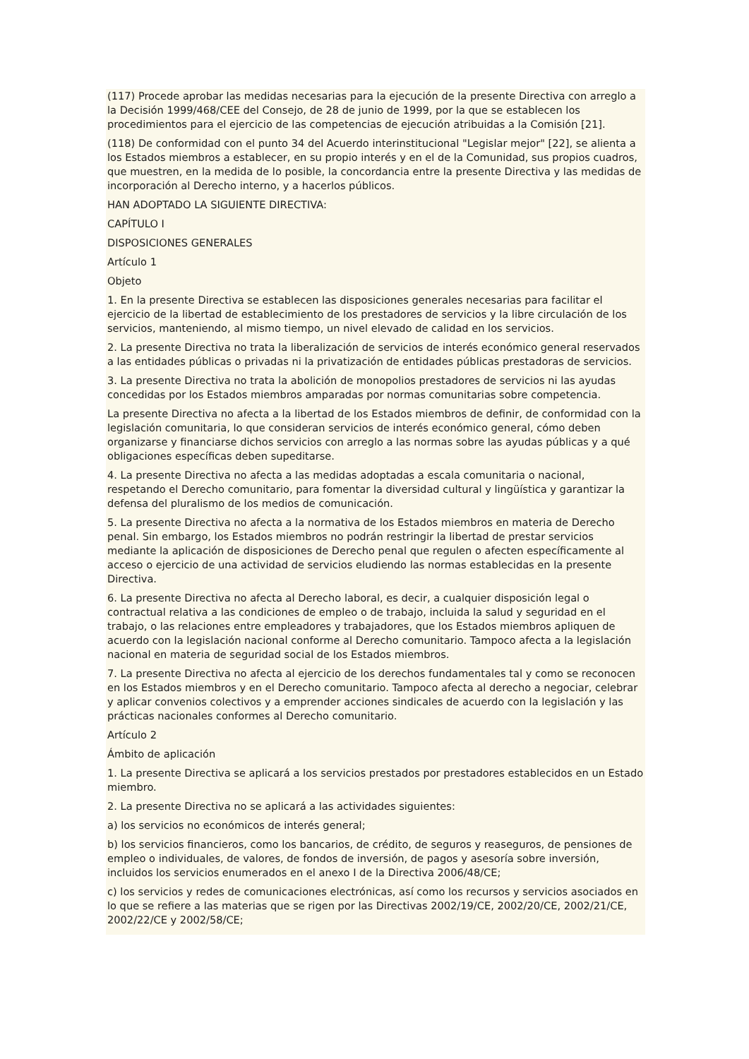(117) Procede aprobar las medidas necesarias para la ejecución de la presente Directiva con arreglo a la Decisión 1999/468/CEE del Consejo, de 28 de junio de 1999, por la que se establecen los procedimientos para el ejercicio de las competencias de ejecución atribuidas a la Comisión [21].
(118) De conformidad con el punto 34 del Acuerdo interinstitucional "Legislar mejor" [22], se alienta a los Estados miembros a establecer, en su propio interés y en el de la Comunidad, sus propios cuadros, que muestren, en la medida de lo posible, la concordancia entre la presente Directiva y las medidas de incorporación al Derecho interno, y a hacerlos públicos.
HAN ADOPTADO LA SIGUIENTE DIRECTIVA:
CAPÍTULO I
DISPOSICIONES GENERALES
Artículo 1
Objeto
1. En la presente Directiva se establecen las disposiciones generales necesarias para facilitar el ejercicio de la libertad de establecimiento de los prestadores de servicios y la libre circulación de los servicios, manteniendo, al mismo tiempo, un nivel elevado de calidad en los servicios.
2. La presente Directiva no trata la liberalización de servicios de interés económico general reservados a las entidades públicas o privadas ni la privatización de entidades públicas prestadoras de servicios.
3. La presente Directiva no trata la abolición de monopolios prestadores de servicios ni las ayudas concedidas por los Estados miembros amparadas por normas comunitarias sobre competencia.
La presente Directiva no afecta a la libertad de los Estados miembros de definir, de conformidad con la legislación comunitaria, lo que consideran servicios de interés económico general, cómo deben organizarse y financiarse dichos servicios con arreglo a las normas sobre las ayudas públicas y a qué obligaciones específicas deben supeditarse.
4. La presente Directiva no afecta a las medidas adoptadas a escala comunitaria o nacional, respetando el Derecho comunitario, para fomentar la diversidad cultural y lingüística y garantizar la defensa del pluralismo de los medios de comunicación.
5. La presente Directiva no afecta a la normativa de los Estados miembros en materia de Derecho penal. Sin embargo, los Estados miembros no podrán restringir la libertad de prestar servicios mediante la aplicación de disposiciones de Derecho penal que regulen o afecten específicamente al acceso o ejercicio de una actividad de servicios eludiendo las normas establecidas en la presente Directiva.
6. La presente Directiva no afecta al Derecho laboral, es decir, a cualquier disposición legal o contractual relativa a las condiciones de empleo o de trabajo, incluida la salud y seguridad en el trabajo, o las relaciones entre empleadores y trabajadores, que los Estados miembros apliquen de acuerdo con la legislación nacional conforme al Derecho comunitario. Tampoco afecta a la legislación nacional en materia de seguridad social de los Estados miembros.
7. La presente Directiva no afecta al ejercicio de los derechos fundamentales tal y como se reconocen en los Estados miembros y en el Derecho comunitario. Tampoco afecta al derecho a negociar, celebrar y aplicar convenios colectivos y a emprender acciones sindicales de acuerdo con la legislación y las prácticas nacionales conformes al Derecho comunitario.
Artículo 2
Ámbito de aplicación
1. La presente Directiva se aplicará a los servicios prestados por prestadores establecidos en un Estado miembro.
2. La presente Directiva no se aplicará a las actividades siguientes:
a) los servicios no económicos de interés general;
b) los servicios financieros, como los bancarios, de crédito, de seguros y reaseguros, de pensiones de empleo o individuales, de valores, de fondos de inversión, de pagos y asesoría sobre inversión, incluidos los servicios enumerados en el anexo I de la Directiva 2006/48/CE;
c) los servicios y redes de comunicaciones electrónicas, así como los recursos y servicios asociados en lo que se refiere a las materias que se rigen por las Directivas 2002/19/CE, 2002/20/CE, 2002/21/CE, 2002/22/CE y 2002/58/CE;